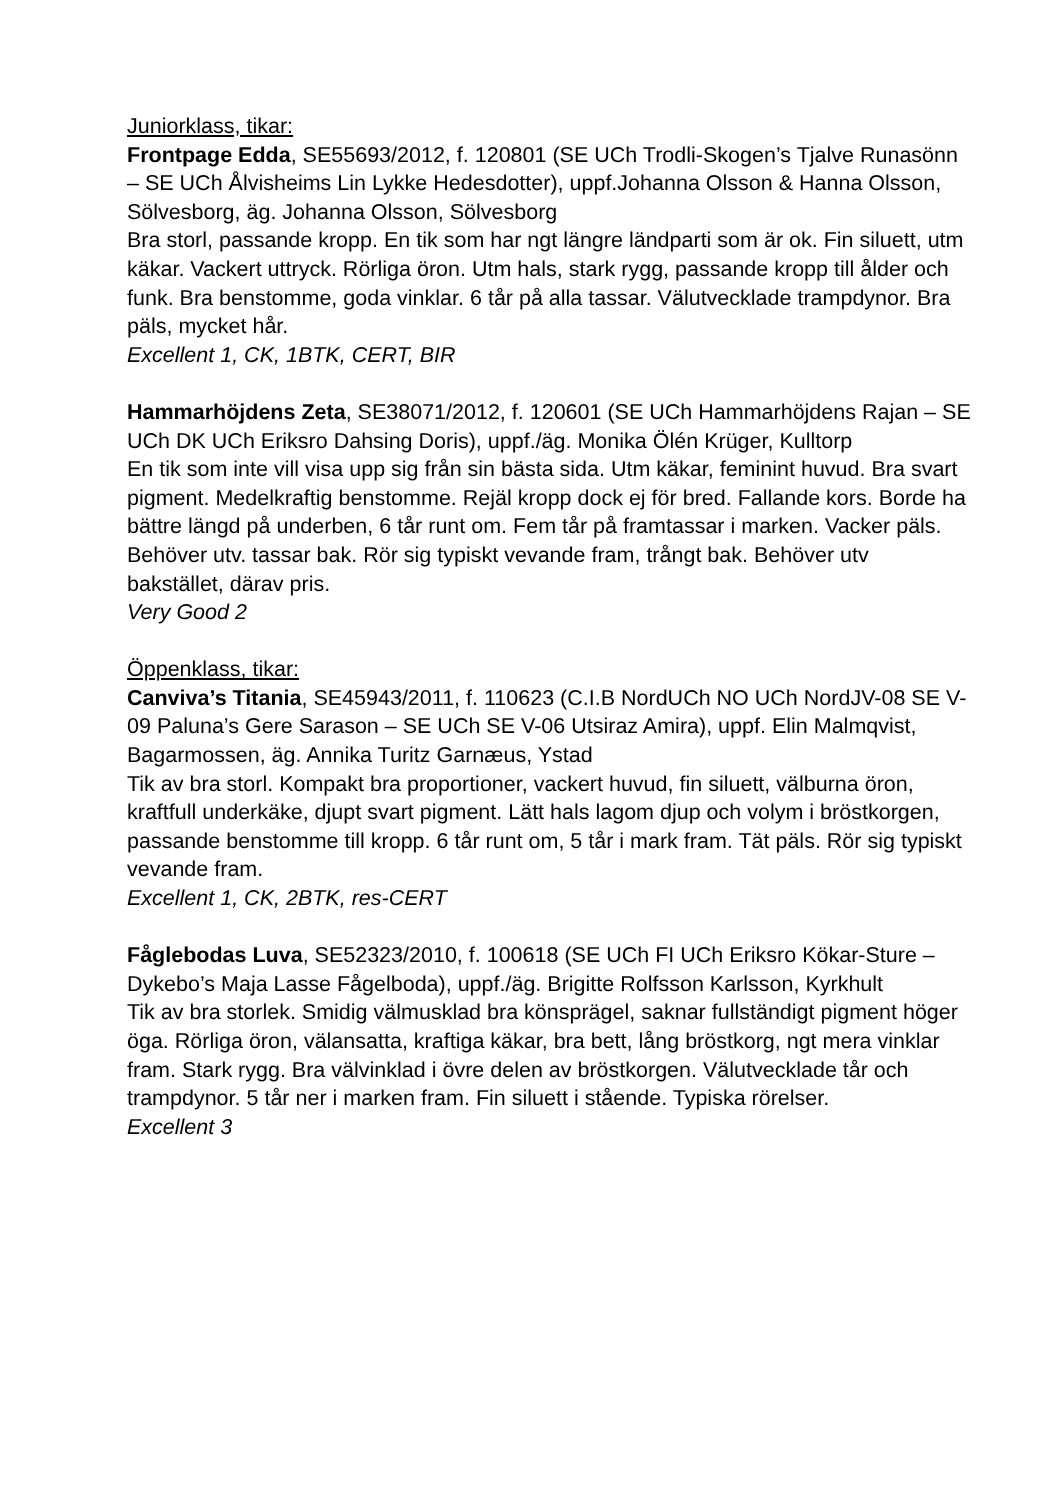Juniorklass, tikar:
Frontpage Edda, SE55693/2012, f. 120801 (SE UCh Trodli-Skogen’s Tjalve Runasönn – SE UCh Ålvisheims Lin Lykke Hedesdotter), uppf.Johanna Olsson & Hanna Olsson, Sölvesborg, äg. Johanna Olsson, Sölvesborg
Bra storl, passande kropp. En tik som har ngt längre ländparti som är ok. Fin siluett, utm käkar. Vackert uttryck. Rörliga öron. Utm hals, stark rygg, passande kropp till ålder och funk. Bra benstomme, goda vinklar. 6 tår på alla tassar. Välutvecklade trampdynor. Bra päls, mycket hår.
Excellent 1, CK, 1BTK, CERT, BIR
Hammarhöjdens Zeta, SE38071/2012, f. 120601 (SE UCh Hammarhöjdens Rajan – SE UCh DK UCh Eriksro Dahsing Doris), uppf./äg. Monika Ölén Krüger, Kulltorp
En tik som inte vill visa upp sig från sin bästa sida. Utm käkar, feminint huvud. Bra svart pigment. Medelkraftig benstomme. Rejäl kropp dock ej för bred. Fallande kors. Borde ha bättre längd på underben, 6 tår runt om. Fem tår på framtassar i marken. Vacker päls. Behöver utv. tassar bak. Rör sig typiskt vevande fram, trångt bak. Behöver utv bakstället, därav pris.
Very Good 2
Öppenklass, tikar:
Canviva’s Titania, SE45943/2011, f. 110623 (C.I.B NordUCh NO UCh NordJV-08 SE V-09 Paluna’s Gere Sarason – SE UCh SE V-06 Utsiraz Amira), uppf. Elin Malmqvist, Bagarmossen, äg. Annika Turitz Garnæus, Ystad
Tik av bra storl. Kompakt bra proportioner, vackert huvud, fin siluett, välburna öron, kraftfull underkäke, djupt svart pigment. Lätt hals lagom djup och volym i bröstkorgen, passande benstomme till kropp. 6 tår runt om, 5 tår i mark fram. Tät päls. Rör sig typiskt vevande fram.
Excellent 1, CK, 2BTK, res-CERT
Fåglebodas Luva, SE52323/2010, f. 100618 (SE UCh FI UCh Eriksro Kökar-Sture – Dykebo’s Maja Lasse Fågelboda), uppf./äg. Brigitte Rolfsson Karlsson, Kyrkhult
Tik av bra storlek. Smidig välmusklad bra könsprägel, saknar fullständigt pigment höger öga. Rörliga öron, välansatta, kraftiga käkar, bra bett, lång bröstkorg, ngt mera vinklar fram. Stark rygg. Bra välvinklad i övre delen av bröstkorgen. Välutvecklade tår och trampdynor. 5 tår ner i marken fram. Fin siluett i stående. Typiska rörelser.
Excellent 3